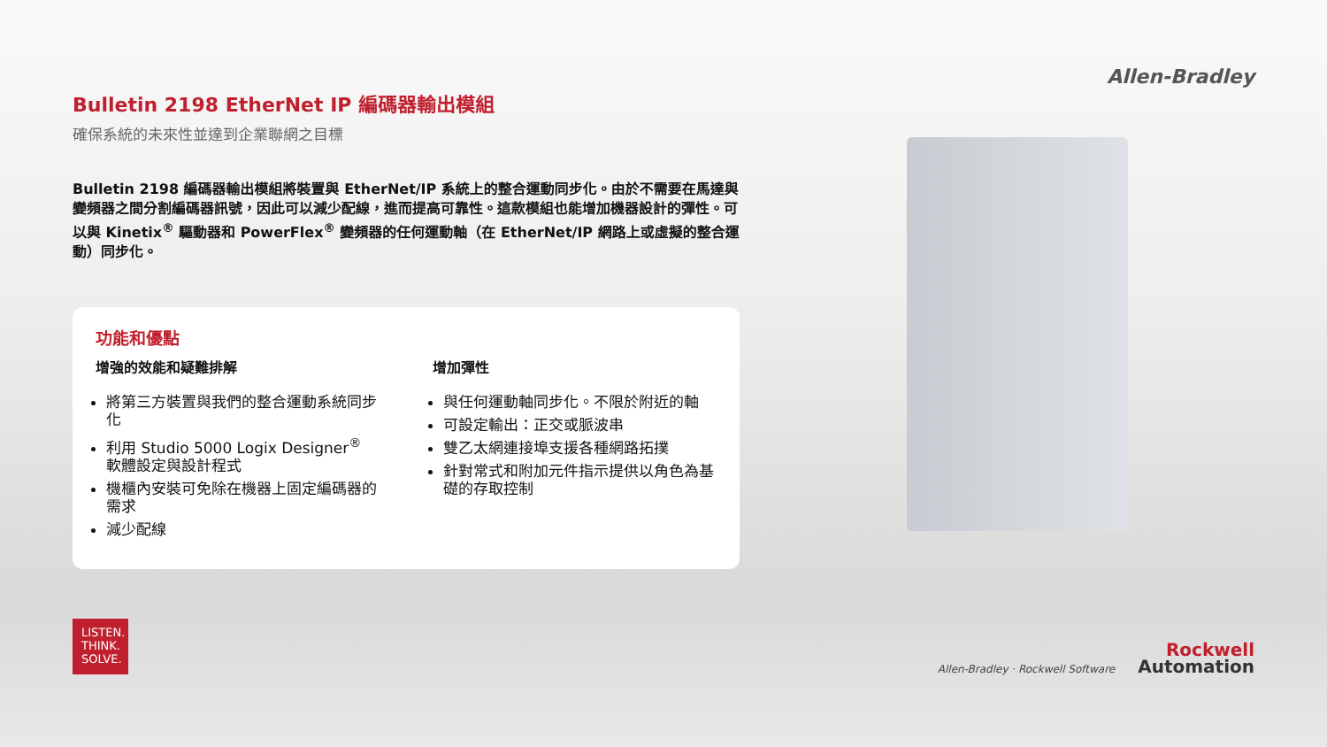Allen-Bradley
Bulletin 2198 EtherNet IP 編碼器輸出模組
確保系統的未來性並達到企業聯網之目標
Bulletin 2198 編碼器輸出模組將裝置與 EtherNet/IP 系統上的整合運動同步化。由於不需要在馬達與變頻器之間分割編碼器訊號，因此可以減少配線，進而提高可靠性。這款模組也能增加機器設計的彈性。可以與 Kinetix<sup>®</sup> 驅動器和 PowerFlex<sup>®</sup> 變頻器的任何運動軸（在 EtherNet/IP 網路上或虛擬的整合運動）同步化。
功能和優點
增強的效能和疑難排解
將第三方裝置與我們的整合運動系統同步化
利用 Studio 5000 Logix Designer<sup>®</sup> 軟體設定與設計程式
機櫃內安裝可免除在機器上固定編碼器的需求
減少配線
增加彈性
與任何運動軸同步化。不限於附近的軸
可設定輸出：正交或脈波串
雙乙太網連接埠支援各種網路拓撲
針對常式和附加元件指示提供以角色為基礎的存取控制
LISTEN.
THINK.
SOLVE.
Allen-Bradley · Rockwell Software
Rockwell
Automation